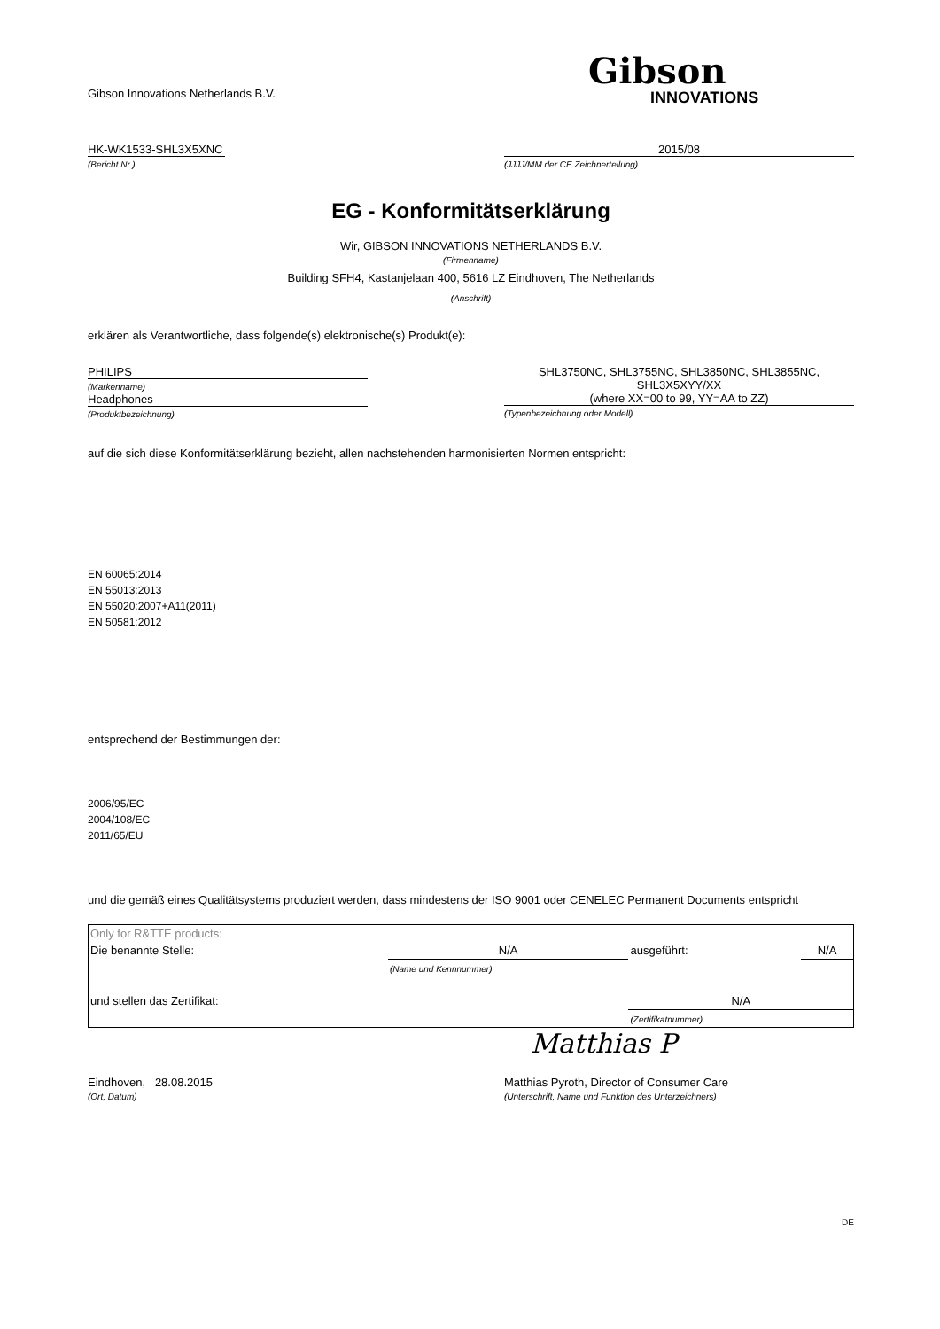Gibson Innovations Netherlands B.V.
Gibson
INNOVATIONS
HK-WK1533-SHL3X5XNC
(Bericht Nr.)
2015/08
(JJJJ/MM der CE Zeichnerteilung)
EG - Konformitätserklärung
Wir, GIBSON INNOVATIONS NETHERLANDS B.V.
(Firmenname)
Building SFH4, Kastanjelaan 400, 5616 LZ Eindhoven, The Netherlands
(Anschrift)
erklären als Verantwortliche, dass folgende(s) elektronische(s) Produkt(e):
PHILIPS
(Markenname)
Headphones
(Produktbezeichnung)
SHL3750NC, SHL3755NC, SHL3850NC, SHL3855NC,
SHL3X5XYY/XX
(where XX=00 to 99, YY=AA to ZZ)
(Typenbezeichnung oder Modell)
auf die sich diese Konformitätserklärung bezieht, allen nachstehenden harmonisierten Normen entspricht:
EN 60065:2014
EN 55013:2013
EN 55020:2007+A11(2011)
EN 50581:2012
entsprechend der Bestimmungen der:
2006/95/EC
2004/108/EC
2011/65/EU
und die gemäß eines Qualitätsystems produziert werden, dass mindestens der ISO 9001 oder CENELEC Permanent Documents entspricht
| Only for R&TTE products: | | | |
| Die benannte Stelle: | N/A | ausgeführt: | N/A |
| | (Name und Kennnummer) | | |
| und stellen das Zertifikat: | | N/A | |
| | | (Zertifikatnummer) | |
Matthias P
Eindhoven, 28.08.2015
(Ort, Datum)
Matthias Pyroth, Director of Consumer Care
(Unterschrift, Name und Funktion des Unterzeichners)
DE